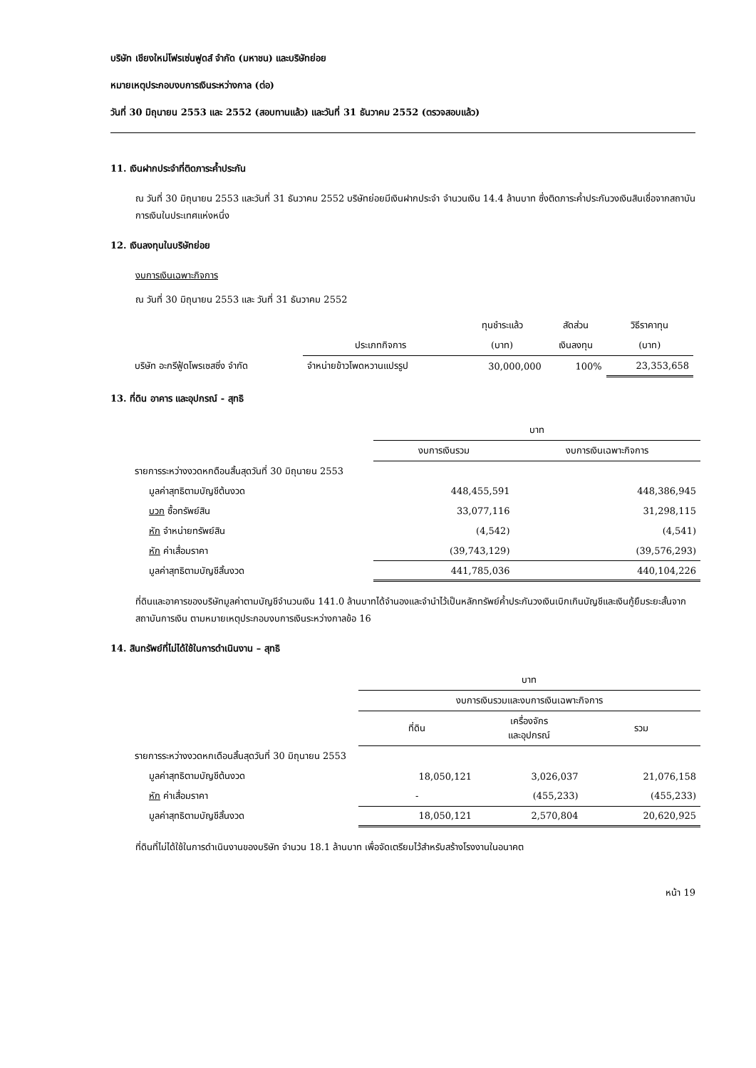บริษัท เชียงใหม่โฟรเซ่นฟูดส์ จำกัด (มหาชน) และบริษัทย่อย
หมายเหตุประกอบงบการเงินระหว่างกาล (ต่อ)
วันที่ 30 มิถุนายน 2553 และ 2552 (สอบทานแล้ว) และวันที่ 31 ธันวาคม 2552 (ตรวจสอบแล้ว)
11. เงินฝากประจำที่ติดภาระค้ำประกัน
ณ วันที่ 30 มิถุนายน 2553 และวันที่ 31 ธันวาคม 2552 บริษัทย่อยมีเงินฝากประจำ จำนวนเงิน 14.4 ล้านบาท ซึ่งติดภาระค้ำประกันวงเงินสินเชื่อจากสถาบันการเงินในประเทศแห่งหนึ่ง
12. เงินลงทุนในบริษัทย่อย
งบการเงินเฉพาะกิจการ
ณ วันที่ 30 มิถุนายน 2553 และ วันที่ 31 ธันวาคม 2552
| | | ทุนชำระแล้ว | สัดส่วน | วิธีราคาทุน |
| --- | --- | --- | --- | --- |
| | ประเภทกิจการ | (บาท) | เงินลงทุน | (บาท) |
| บริษัท อะกรีฟู้ดโพรเซสซิ่ง จำกัด | จำหน่ายข้าวโพดหวานแปรรูป | 30,000,000 | 100% | 23,353,658 |
13. ที่ดิน อาคาร และอุปกรณ์ - สุทธิ
| | บาท | |
| --- | --- | --- |
| | งบการเงินรวม | งบการเงินเฉพาะกิจการ |
| รายการระหว่างงวดหกดือนสิ้นสุดวันที่ 30 มิถุนายน 2553 | | |
| มูลค่าสุทธิตามบัญชีต้นงวด | 448,455,591 | 448,386,945 |
| บวก ซื้อทรัพย์สิน | 33,077,116 | 31,298,115 |
| หัก จำหน่ายทรัพย์สิน | (4,542) | (4,541) |
| หัก ค่าเสื่อมราคา | (39,743,129) | (39,576,293) |
| มูลค่าสุทธิตามบัญชีสิ้นงวด | 441,785,036 | 440,104,226 |
ที่ดินและอาคารของบริษัทมูลค่าตามบัญชีจำนวนเงิน 141.0 ล้านบาทได้จำนองและจำนำไว้เป็นหลักทรัพย์ค้ำประกันวงเงินเบิกเกินบัญชีและเงินกู้ยืมระยะสั้นจากสถาบันการเงิน ตามหมายเหตุประกอบงบการเงินระหว่างกาลข้อ 16
14. สินทรัพย์ที่ไม่ได้ใช้ในการดำเนินงาน – สุทธิ
| | บาท | | |
| --- | --- | --- | --- |
| | งบการเงินรวมและงบการเงินเฉพาะกิจการ | | |
| | ที่ดิน | เครื่องจักร และอุปกรณ์ | รวม |
| รายการระหว่างงวดหกเดือนสิ้นสุดวันที่ 30 มิถุนายน 2553 | | | |
| มูลค่าสุทธิตามบัญชีต้นงวด | 18,050,121 | 3,026,037 | 21,076,158 |
| หัก ค่าเสื่อมราคา | - | (455,233) | (455,233) |
| มูลค่าสุทธิตามบัญชีสิ้นงวด | 18,050,121 | 2,570,804 | 20,620,925 |
ที่ดินที่ไม่ได้ใช้ในการดำเนินงานของบริษัท จำนวน 18.1 ล้านบาท เพื่อจัดเตรียมไว้สำหรับสร้างโรงงานในอนาคต
หน้า 19